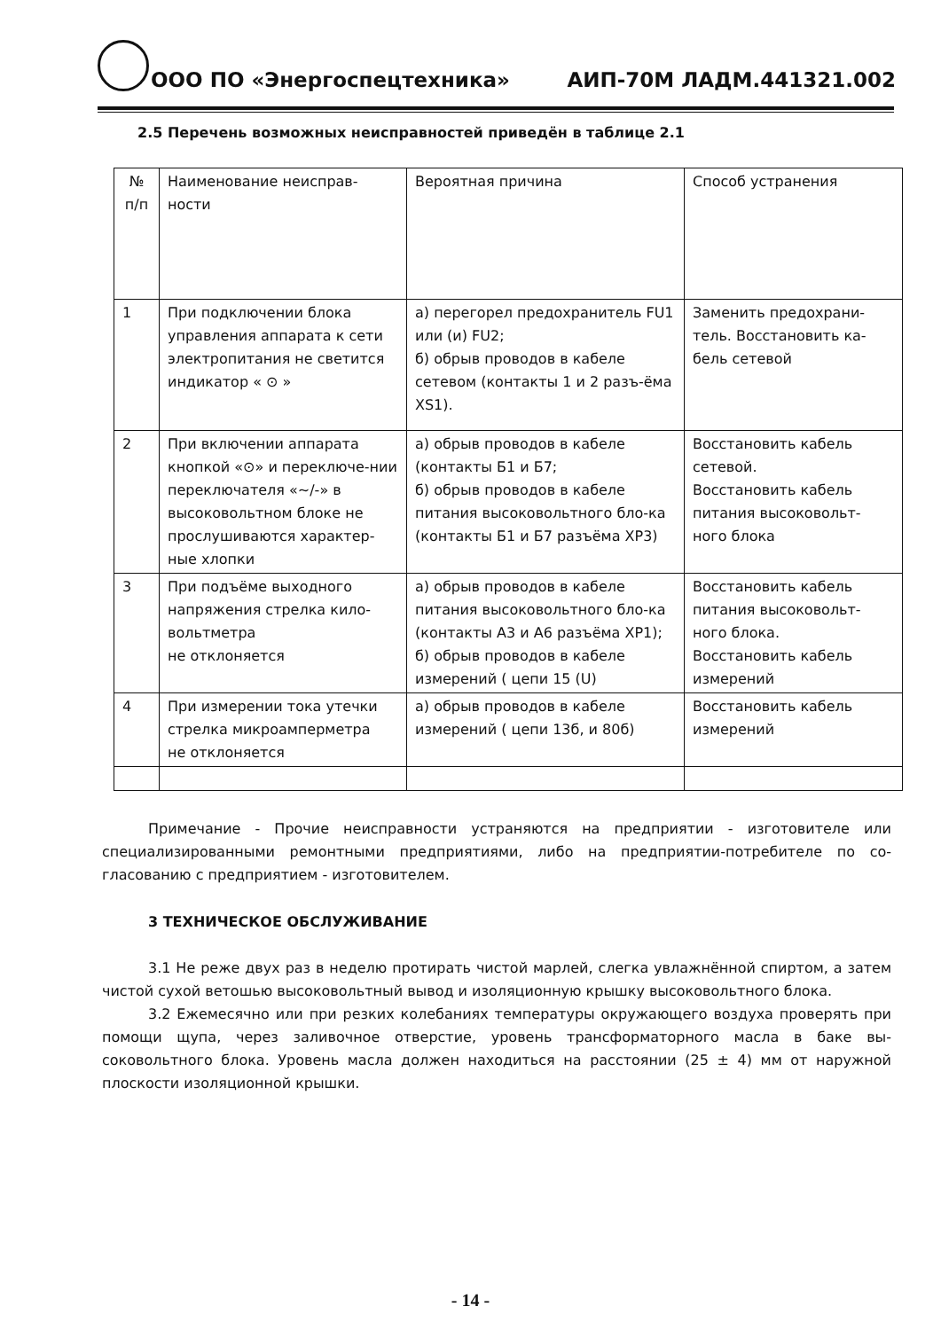ООО ПО «Энергоспецтехника» АИП-70М ЛАДМ.441321.002
2.5 Перечень возможных неисправностей приведён в таблице 2.1
| № п/п | Наименование неисправ-ности | Вероятная причина | Способ устранения |
| 1 | При подключении блока управления аппарата к сети электропитания не светится индикатор « ⊙ » | а) перегорел предохранитель FU1 или (и) FU2; б) обрыв проводов в кабеле сетевом (контакты 1 и 2 разъ-ёма XS1). | Заменить предохрани-тель. Восстановить ка-бель сетевой |
| 2 | При включении аппарата кнопкой «⊙» и переключе-нии переключателя «~/-» в высоковольтном блоке не прослушиваются характер-ные хлопки | а) обрыв проводов в кабеле (контакты Б1 и Б7; б) обрыв проводов в кабеле питания высоковольтного бло-ка (контакты Б1 и Б7 разъёма XP3) | Восстановить кабель сетевой. Восстановить кабель питания высоковольт-ного блока |
| 3 | При подъёме выходного напряжения стрелка кило-вольтметра не отклоняется | а) обрыв проводов в кабеле питания высоковольтного бло-ка (контакты А3 и А6 разъёма XP1); б) обрыв проводов в кабеле измерений ( цепи 15 (U) | Восстановить кабель питания высоковольт-ного блока. Восстановить кабель измерений |
| 4 | При измерении тока утечки стрелка микроамперметра не отклоняется | а) обрыв проводов в кабеле измерений ( цепи 13б, и 80б) | Восстановить кабель измерений |
Примечание - Прочие неисправности устраняются на предприятии - изготовителе или специализированными ремонтными предприятиями, либо на предприятии-потребителе по со-гласованию с предприятием - изготовителем.
3 ТЕХНИЧЕСКОЕ ОБСЛУЖИВАНИЕ
3.1 Не реже двух раз в неделю протирать чистой марлей, слегка увлажнённой спиртом, а затем чистой сухой ветошью высоковольтный вывод и изоляционную крышку высоковольтного блока.
3.2 Ежемесячно или при резких колебаниях температуры окружающего воздуха проверять при помощи щупа, через заливочное отверстие, уровень трансформаторного масла в баке вы-соковольтного блока. Уровень масла должен находиться на расстоянии (25 ± 4) мм от наружной плоскости изоляционной крышки.
- 14 -